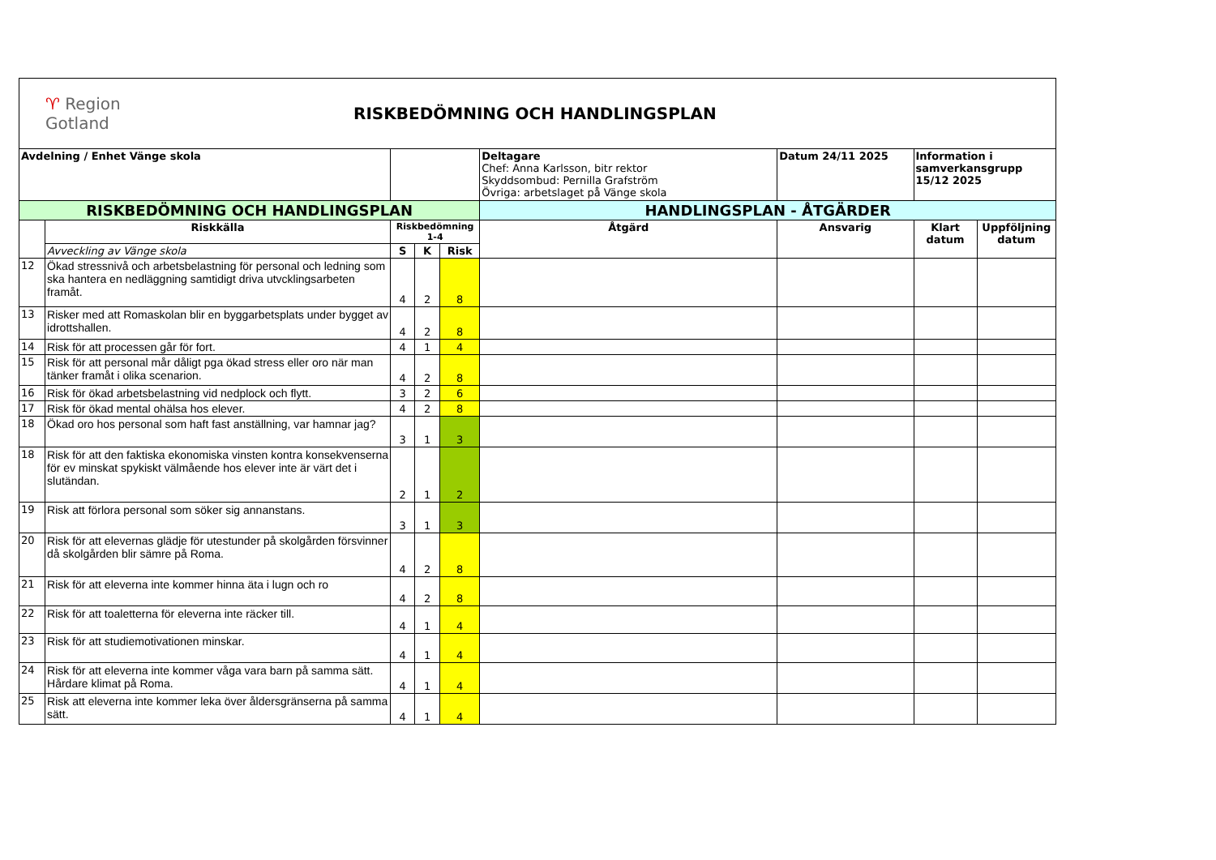| ♈ Region Gotland RISKBEDÖMNING OCH HANDLINGSPLAN | | | | | | | | |
| Avdelning / Enhet Vänge skola | | | | | Deltagare Chef: Anna Karlsson, bitr rektor Skyddsombud: Pernilla Grafström Övriga: arbetslaget på Vänge skola | Datum 24/11 2025 | Information i samverkansgrupp 15/12 2025 | |
| RISKBEDÖMNING OCH HANDLINGSPLAN | | | | | HANDLINGSPLAN - ÅTGÄRDER | | | |
| | Riskkälla | Riskbedömning 1-4 | | | Åtgärd | Ansvarig | Klart datum | Uppföljning datum |
| | Avveckling av Vänge skola | S | K | Risk | | | | |
| 12 | Ökad stressnivå och arbetsbelastning för personal och ledning som ska hantera en nedläggning samtidigt driva utvcklingsarbeten framåt. | 4 | 2 | 8 | | | | |
| 13 | Risker med att Romaskolan blir en byggarbetsplats under bygget av idrottshallen. | 4 | 2 | 8 | | | | |
| 14 | Risk för att processen går för fort. | 4 | 1 | 4 | | | | |
| 15 | Risk för att personal mår dåligt pga ökad stress eller oro när man tänker framåt i olika scenarion. | 4 | 2 | 8 | | | | |
| 16 | Risk för ökad arbetsbelastning vid nedplock och flytt. | 3 | 2 | 6 | | | | |
| 17 | Risk för ökad mental ohälsa hos elever. | 4 | 2 | 8 | | | | |
| 18 | Ökad oro hos personal som haft fast anställning, var hamnar jag? | 3 | 1 | 3 | | | | |
| 18 | Risk för att den faktiska ekonomiska vinsten kontra konsekvenserna för ev minskat spykiskt välmående hos elever inte är värt det i slutändan. | 2 | 1 | 2 | | | | |
| 19 | Risk att förlora personal som söker sig annanstans. | 3 | 1 | 3 | | | | |
| 20 | Risk för att elevernas glädje för utestunder på skolgården försvinner då skolgården blir sämre på Roma. | 4 | 2 | 8 | | | | |
| 21 | Risk för att eleverna inte kommer hinna äta i lugn och ro | 4 | 2 | 8 | | | | |
| 22 | Risk för att toaletterna för eleverna inte räcker till. | 4 | 1 | 4 | | | | |
| 23 | Risk för att studiemotivationen minskar. | 4 | 1 | 4 | | | | |
| 24 | Risk för att eleverna inte kommer våga vara barn på samma sätt. Hårdare klimat på Roma. | 4 | 1 | 4 | | | | |
| 25 | Risk att eleverna inte kommer leka över åldersgränserna på samma sätt. | 4 | 1 | 4 | | | | |